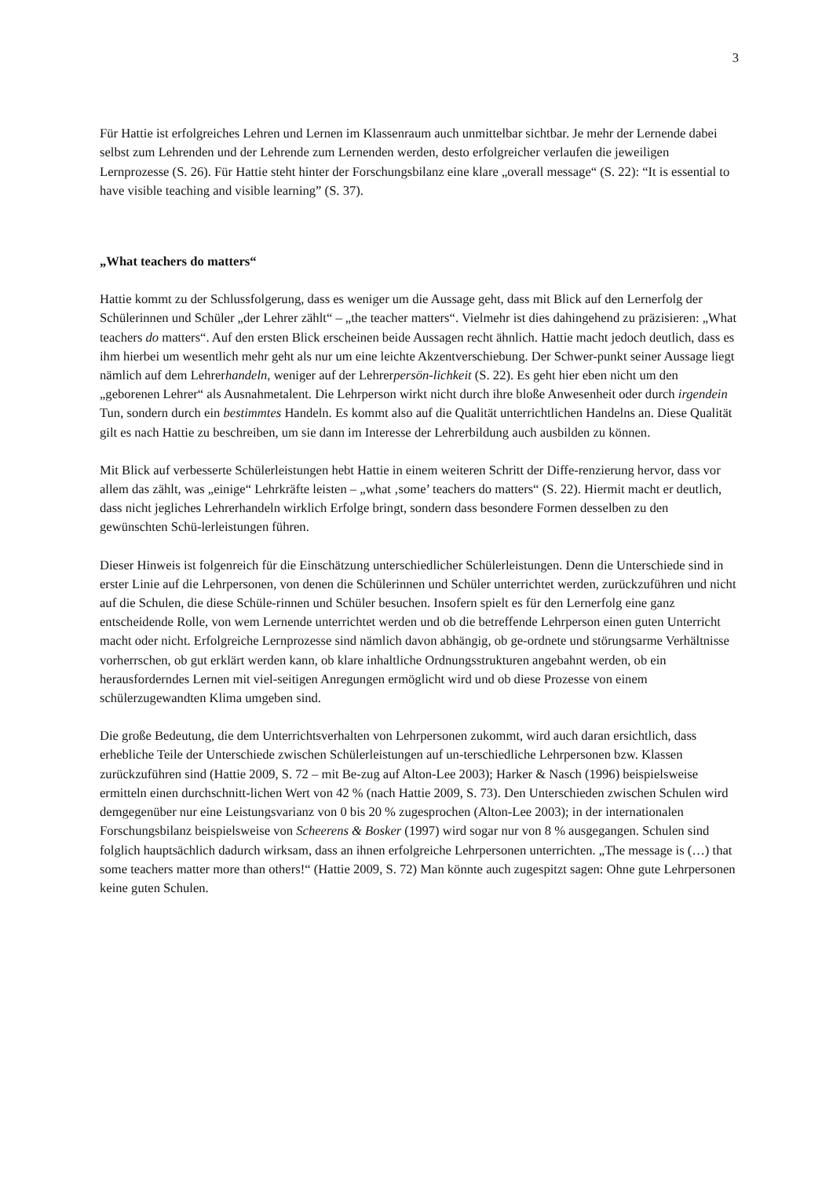3
Für Hattie ist erfolgreiches Lehren und Lernen im Klassenraum auch unmittelbar sichtbar. Je mehr der Lernende dabei selbst zum Lehrenden und der Lehrende zum Lernenden werden, desto erfolgreicher verlaufen die jeweiligen Lernprozesse (S. 26). Für Hattie steht hinter der Forschungsbilanz eine klare „overall message“ (S. 22): “It is essential to have visible teaching and visible learning” (S. 37).
„What teachers do matters“
Hattie kommt zu der Schlussfolgerung, dass es weniger um die Aussage geht, dass mit Blick auf den Lernerfolg der Schülerinnen und Schüler „der Lehrer zählt“ – „the teacher matters“. Vielmehr ist dies dahingehend zu präzisieren: „What teachers do matters“. Auf den ersten Blick erscheinen beide Aussagen recht ähnlich. Hattie macht jedoch deutlich, dass es ihm hierbei um wesentlich mehr geht als nur um eine leichte Akzentverschiebung. Der Schwer-punkt seiner Aussage liegt nämlich auf dem Lehrerhandeln, weniger auf der Lehrerpersön-lichkeit (S. 22). Es geht hier eben nicht um den „geborenen Lehrer“ als Ausnahmetalent. Die Lehrperson wirkt nicht durch ihre bloße Anwesenheit oder durch irgendein Tun, sondern durch ein bestimmtes Handeln. Es kommt also auf die Qualität unterrichtlichen Handelns an. Diese Qualität gilt es nach Hattie zu beschreiben, um sie dann im Interesse der Lehrerbildung auch ausbilden zu können.
Mit Blick auf verbesserte Schülerleistungen hebt Hattie in einem weiteren Schritt der Diffe-renzierung hervor, dass vor allem das zählt, was „einige“ Lehrkräfte leisten – „what ‚some’ teachers do matters“ (S. 22). Hiermit macht er deutlich, dass nicht jegliches Lehrerhandeln wirklich Erfolge bringt, sondern dass besondere Formen desselben zu den gewünschten Schü-lerleistungen führen.
Dieser Hinweis ist folgenreich für die Einschätzung unterschiedlicher Schülerleistungen. Denn die Unterschiede sind in erster Linie auf die Lehrpersonen, von denen die Schülerinnen und Schüler unterrichtet werden, zurückzuführen und nicht auf die Schulen, die diese Schüle-rinnen und Schüler besuchen. Insofern spielt es für den Lernerfolg eine ganz entscheidende Rolle, von wem Lernende unterrichtet werden und ob die betreffende Lehrperson einen guten Unterricht macht oder nicht. Erfolgreiche Lernprozesse sind nämlich davon abhängig, ob ge-ordnete und störungsarme Verhältnisse vorherrschen, ob gut erklärt werden kann, ob klare inhaltliche Ordnungsstrukturen angebahnt werden, ob ein herausforderndes Lernen mit viel-seitigen Anregungen ermöglicht wird und ob diese Prozesse von einem schülerzugewandten Klima umgeben sind.
Die große Bedeutung, die dem Unterrichtsverhalten von Lehrpersonen zukommt, wird auch daran ersichtlich, dass erhebliche Teile der Unterschiede zwischen Schülerleistungen auf un-terschiedliche Lehrpersonen bzw. Klassen zurückzuführen sind (Hattie 2009, S. 72 – mit Be-zug auf Alton-Lee 2003); Harker & Nasch (1996) beispielsweise ermitteln einen durchschnitt-lichen Wert von 42 % (nach Hattie 2009, S. 73). Den Unterschieden zwischen Schulen wird demgegenüber nur eine Leistungsvarianz von 0 bis 20 % zugesprochen (Alton-Lee 2003); in der internationalen Forschungsbilanz beispielsweise von Scheerens & Bosker (1997) wird sogar nur von 8 % ausgegangen. Schulen sind folglich hauptsächlich dadurch wirksam, dass an ihnen erfolgreiche Lehrpersonen unterrichten. „The message is (…) that some teachers matter more than others!“ (Hattie 2009, S. 72) Man könnte auch zugespitzt sagen: Ohne gute Lehrpersonen keine guten Schulen.